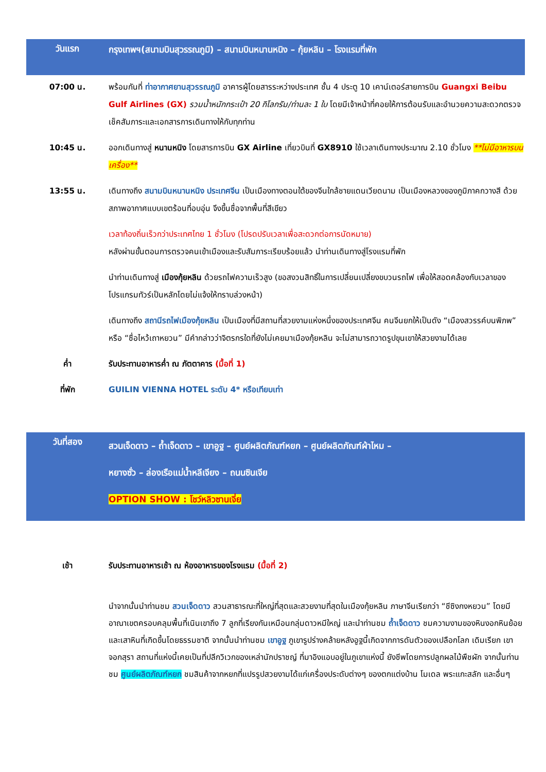วันแรก
กรุงเทพฯ(สนามบินสุวรรณภูมิ) – สนามบินหนานหนิง – กุ้ยหลิน – โรงแรมที่พัก
07:00 น.
พร้อมกันที่ ท่าอากาศยานสุวรรณภูมิ อาคารผู้โดยสารระหว่างประเทศ ชั้น 4 ประตู 10 เคาน์เตอร์สายการบิน Guangxi Beibu Gulf Airlines (GX) รวมน้ำหนักกระเป๋า 20 กิโลกรัม/ท่านละ 1 ใบ โดยมีเจ้าหน้าที่คอยให้การต้อนรับและอำนวยความสะดวกตรวจเช็คสัมภาระและเอกสารการเดินทางให้กับทุกท่าน
10:45 น.
ออกเดินทางสู่ หนานหนิง โดยสารการบิน GX Airline เที่ยวบินที่ GX8910 ใช้เวลาเดินทางประมาณ 2.10 ชั่วโมง **ไม่มีอาหารบนเครื่อง**
13:55 น.
เดินทางถึง สนามบินหนานหนิง ประเทศจีน เป็นเมืองทางตอนใต้ของจีนใกล้ชายแดนเวียดนาม เป็นเมืองหลวงของภูมิภาคกวางสี ด้วยสภาพอากาศแบบเขตร้อนที่อบอุ่น จึงขึ้นชื่อจากพื้นที่สีเขียว
เวลาท้องถิ่นเร็วกว่าประเทศไทย 1 ชั่วโมง (โปรดปรับเวลาเพื่อสะดวกต่อการนัดหมาย)
หลังผ่านขั้นตอนการตรวจคนเข้าเมืองและรับสัมภาระเรียบร้อยแล้ว นำท่านเดินทางสู่โรงแรมที่พัก
นำท่านเดินทางสู่ เมืองกุ้ยหลิน ด้วยรถไฟความเร็วสูง (ขอสงวนสิทธิ์ในการเปลี่ยนเปลี่ยงขบวนรถไฟ เพื่อให้สอดคล้องกับเวลาของโปรแกรมทัวร์เป็นหลักโดยไม่แจ้งให้ทราบล่วงหน้า)
เดินทางถึง สถานีรถไฟเมืองกุ้ยหลิน เป็นเมืองที่มีสถานที่สวยงามแห่งหนึ่งของประเทศจีน คนจีนยกให้เป็นดัง “เมืองสวรรค์บนพิภพ” หรือ “ซื่อไหว้เถาหยวน” มีคำกล่าวว่าจิตรกรใดที่ยังไม่เคยมาเมืองกุ้ยหลิน จะไม่สามารถวาดรูปขุนเขาให้สวยงามได้เลย
ค่ำ
รับประทานอาหารค่ำ ณ ภัตตาคาร (มื้อที่ 1)
ที่พัก
GUILIN VIENNA HOTEL ระดับ 4* หรือเทียบเท่า
วันที่สอง
สวนเจ็ดดาว – ถ้ำเจ็ดดาว – เขาอูฐ – ศูนย์ผลิตภัณฑ์หยก – ศูนย์ผลิตภัณฑ์ผ้าไหม –
หยางซั่ว – ล่องเรือแม่น้ำหลีเจียง – ถนนซินเจีย
OPTION SHOW : โชว์หลิวซานเจี่ย
เช้า
รับประทานอาหารเช้า ณ ห้องอาหารของโรงแรม (มื้อที่ 2)
นำจากนั้นนำท่านชม สวนเจ็ดดาว สวนสาธารณะที่ใหญ่ที่สุดและสวยงามที่สุดในเมืองกุ้ยหลิน ภาษาจีนเรียกว่า “ชีซิงกงหยวน” โดยมีอาณาเขตครอบคลุมพื้นที่เนินเขาถึง 7 ลูกที่เรียงกันเหมือนกลุ่มดาวหมีใหญ่ และนำท่านชม ถ้ำเจ็ดดาว ชมความงามของหินงอกหินย้อยและเสาหินที่เกิดขึ้นโดยธรรมชาติ จากนั้นนำท่านชม เขาอูฐ ภูเขารูปร่างคล้ายหลังอูฐนี้เกิดจากการดันตัวของเปลือกโลก เดิมเรียก เขาจอกสุรา สถานที่แห่งนี้เคยเป็นที่ปลีกวิเวกของเหล่านักปราชญ์ ที่มาอิงแอบอยู่ในภูเขาแห่งนี้ ยังชีพโดยการปลูกผลไม้พืชผัก จากนั้นท่านชม ศูนย์ผลิตภัณฑ์หยก ชมสินค้าจากหยกที่แปรรูปสวยงามได้แก่เครื่องประดับต่างๆ ของตกแต่งบ้าน โมเดล พระแกะสลัก และอื่นๆ